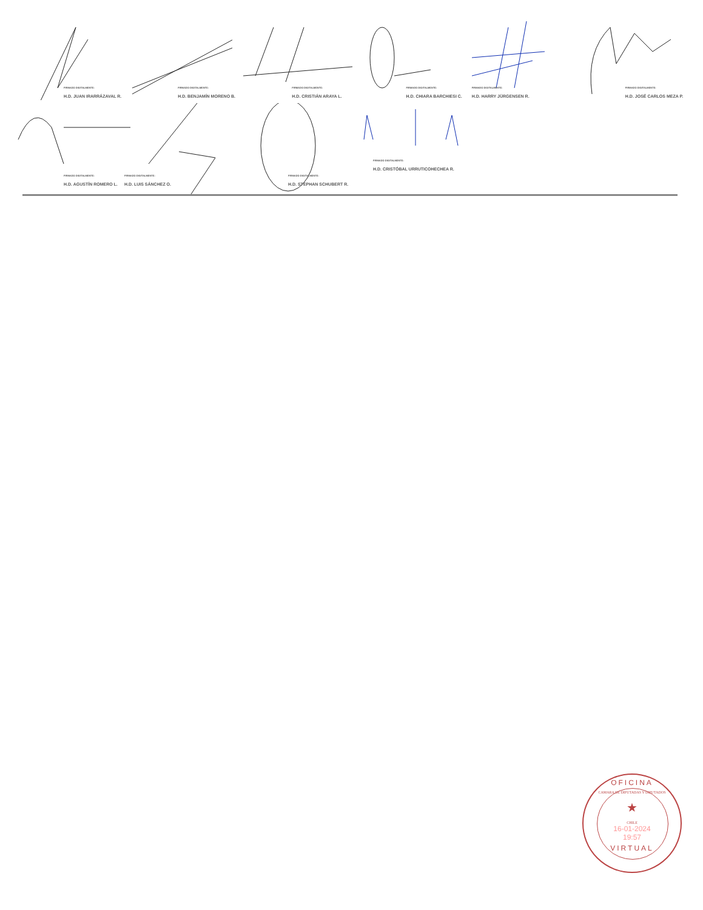FIRMADO DIGITALMENTE:
H.D. JUAN IRARRÁZAVAL R.
FIRMADO DIGITALMENTE:
H.D. BENJAMÍN MORENO B.
FIRMADO DIGITALMENTE:
H.D. CRISTIÁN ARAYA L.
FIRMADO DIGITALMENTE:
H.D. CHIARA BARCHIESI C.
FIRMADO DIGITALMENTE:
H.D. HARRY JÜRGENSEN R.
FIRMADO DIGITALMENTE:
H.D. JOSÉ CARLOS MEZA P.
FIRMADO DIGITALMENTE:
H.D. AGUSTÍN ROMERO L.
FIRMADO DIGITALMENTE:
H.D. LUIS SÁNCHEZ O.
FIRMADO DIGITALMENTE:
H.D. STEPHAN SCHUBERT R.
FIRMADO DIGITALMENTE:
H.D. CRISTÓBAL URRUTICOHECHEA R.
OFICINA
CAMARA DE DIPUTADAS Y DIPUTADOS
★
CHILE
16-01-2024
19:57
VIRTUAL